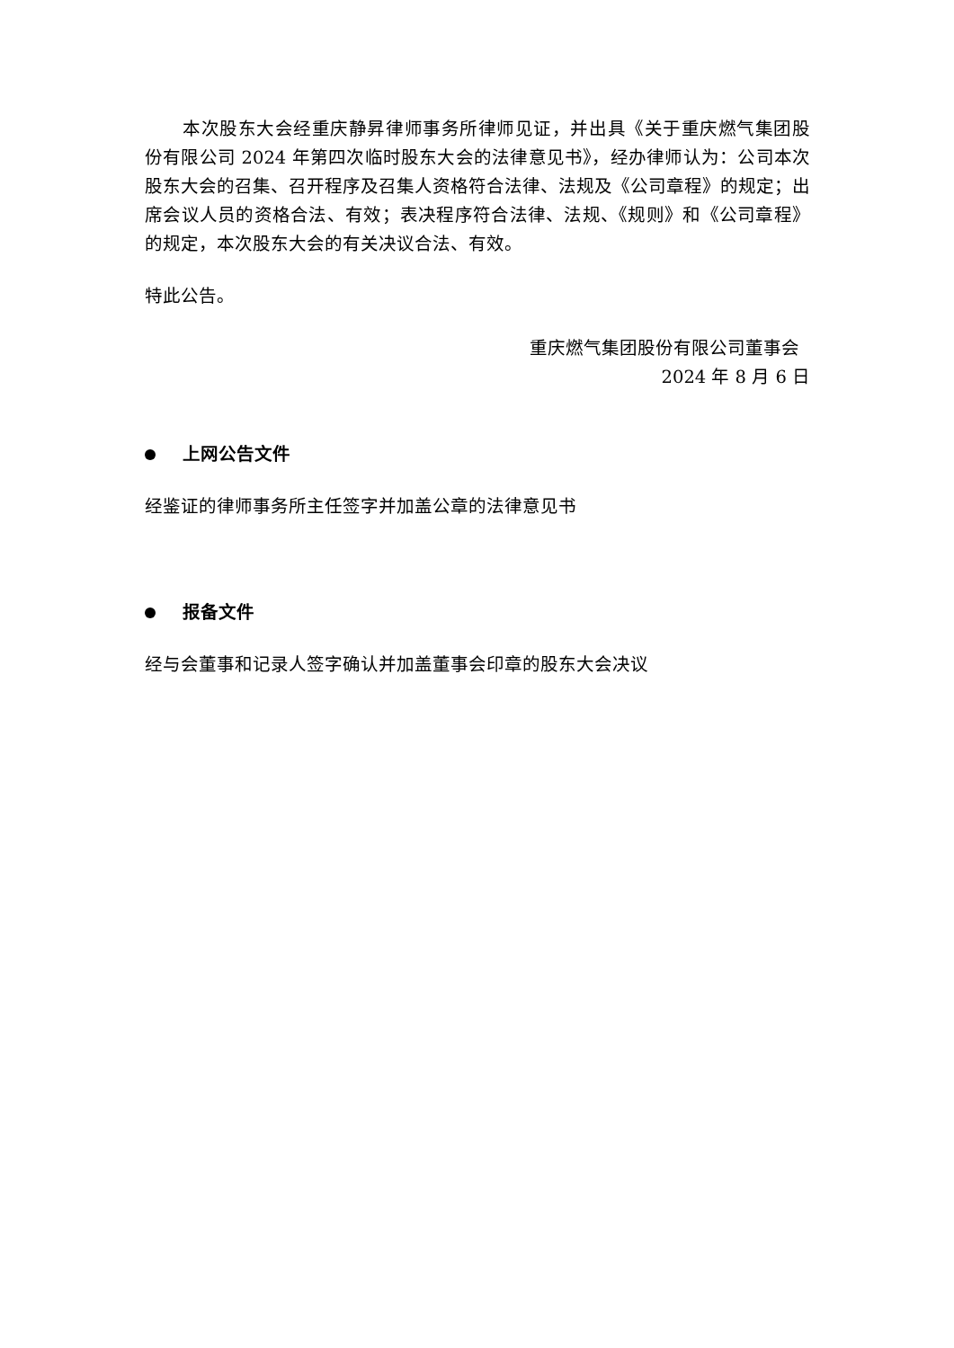本次股东大会经重庆静昇律师事务所律师见证，并出具《关于重庆燃气集团股份有限公司 2024 年第四次临时股东大会的法律意见书》，经办律师认为：公司本次股东大会的召集、召开程序及召集人资格符合法律、法规及《公司章程》的规定；出席会议人员的资格合法、有效；表决程序符合法律、法规、《规则》和《公司章程》的规定，本次股东大会的有关决议合法、有效。
特此公告。
重庆燃气集团股份有限公司董事会
2024 年 8 月 6 日
上网公告文件
经鉴证的律师事务所主任签字并加盖公章的法律意见书
报备文件
经与会董事和记录人签字确认并加盖董事会印章的股东大会决议